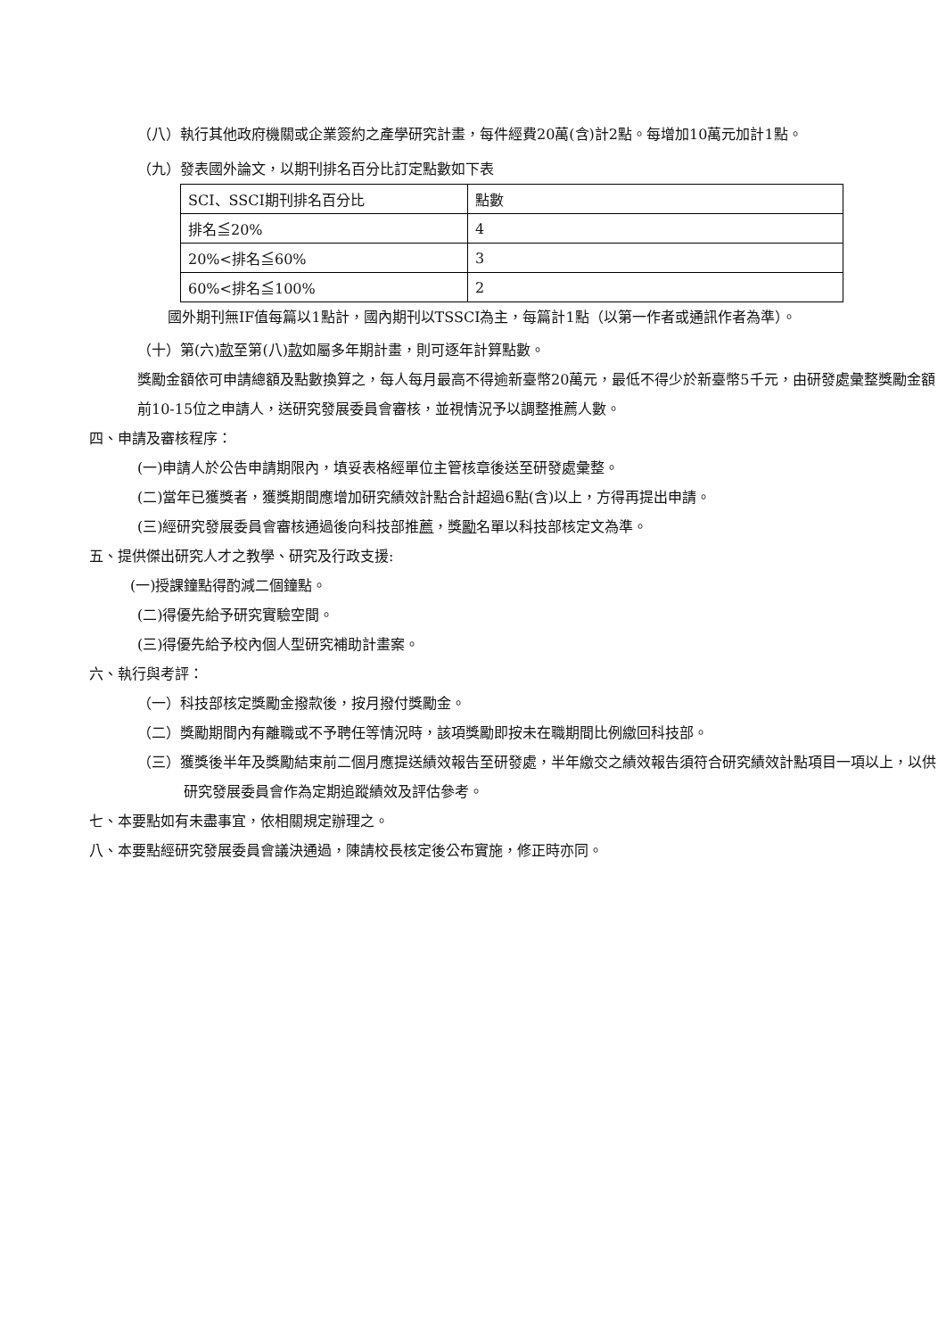（八）執行其他政府機關或企業簽約之產學研究計畫，每件經費20萬(含)計2點。每增加10萬元加計1點。
（九）發表國外論文，以期刊排名百分比訂定點數如下表
| SCI、SSCI期刊排名百分比 | 點數 |
| 排名≦20% | 4 |
| 20%<排名≦60% | 3 |
| 60%<排名≦100% | 2 |
國外期刊無IF值每篇以1點計，國內期刊以TSSCI為主，每篇計1點（以第一作者或通訊作者為準）。
（十）第(六)款至第(八)款如屬多年期計畫，則可逐年計算點數。
獎勵金額依可申請總額及點數換算之，每人每月最高不得逾新臺幣20萬元，最低不得少於新臺幣5千元，由研發處彙整獎勵金額前10-15位之申請人，送研究發展委員會審核，並視情況予以調整推薦人數。
四、申請及審核程序：
(一)申請人於公告申請期限內，填妥表格經單位主管核章後送至研發處彙整。
(二)當年已獲獎者，獲獎期間應增加研究績效計點合計超過6點(含)以上，方得再提出申請。
(三)經研究發展委員會審核通過後向科技部推薦，獎勵名單以科技部核定文為準。
五、提供傑出研究人才之教學、研究及行政支援:
(一)授課鐘點得酌減二個鐘點。
(二)得優先給予研究實驗空間。
(三)得優先給予校內個人型研究補助計畫案。
六、執行與考評：
（一）科技部核定獎勵金撥款後，按月撥付獎勵金。
（二）獎勵期間內有離職或不予聘任等情況時，該項獎勵即按未在職期間比例繳回科技部。
（三）獲獎後半年及獎勵結束前二個月應提送績效報告至研發處，半年繳交之績效報告須符合研究績效計點項目一項以上，以供研究發展委員會作為定期追蹤績效及評估參考。
七、本要點如有未盡事宜，依相關規定辦理之。
八、本要點經研究發展委員會議決通過，陳請校長核定後公布實施，修正時亦同。